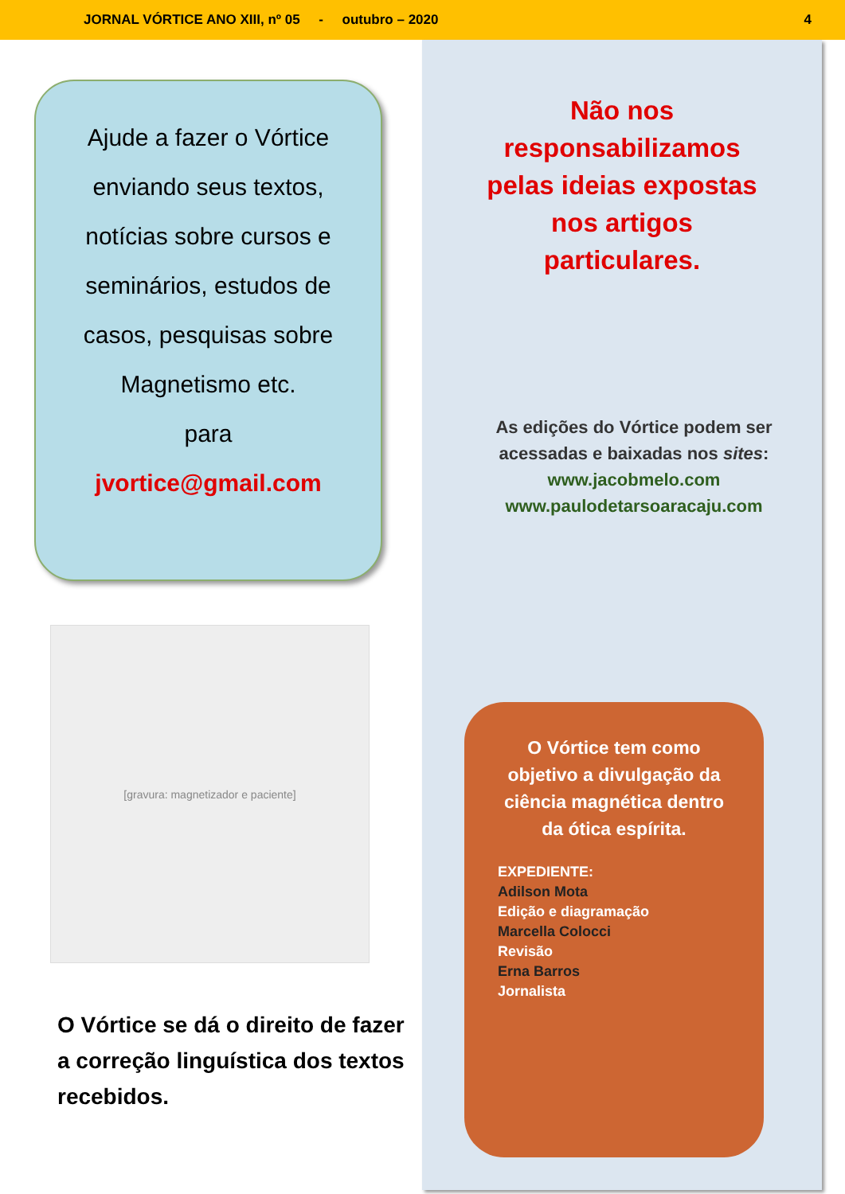JORNAL VÓRTICE ANO XIII, nº 05 - outubro – 2020 4
Ajude a fazer o Vórtice
enviando seus textos,
notícias sobre cursos e
seminários, estudos de
casos, pesquisas sobre
Magnetismo etc.
para
jvortice@gmail.com
[gravura: magnetizador e paciente]
O Vórtice se dá o direito de fazer a correção linguística dos textos recebidos.
Não nos
responsabilizamos
pelas ideias expostas
nos artigos
particulares.
As edições do Vórtice podem ser
acessadas e baixadas nos sites:
www.jacobmelo.com
www.paulodetarsoaracaju.com
O Vórtice tem como
objetivo a divulgação da
ciência magnética dentro
da ótica espírita.
EXPEDIENTE:
Adilson Mota
Edição e diagramação
Marcella Colocci
Revisão
Erna Barros
Jornalista